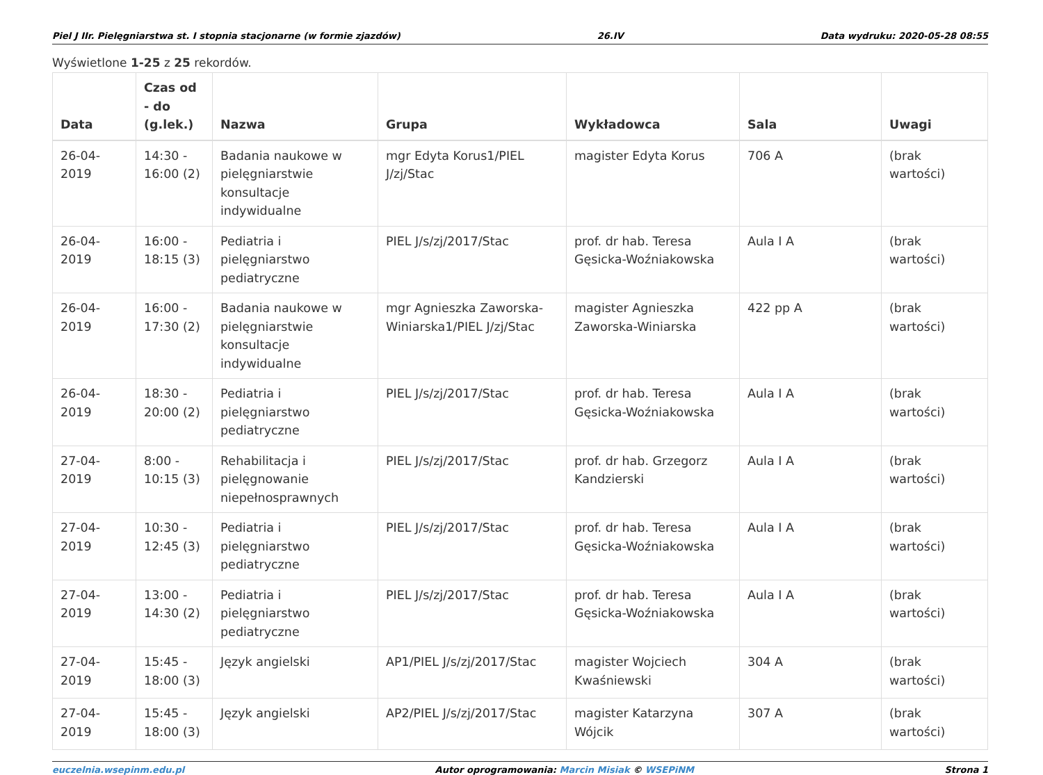Piel J IIr. Pielęgniarstwa st. I stopnia stacjonarne (w formie zjazdów) 26.IV Data wydruku: 2020-05-28 08:55
Wyświetlone 1-25 z 25 rekordów.
| Data | Czas od - do (g.lek.) | Nazwa | Grupa | Wykładowca | Sala | Uwagi |
| --- | --- | --- | --- | --- | --- | --- |
| 26-04-2019 | 14:30 - 16:00 (2) | Badania naukowe w pielęgniarstwie konsultacje indywidualne | mgr Edyta Korus1/PIEL J/zj/Stac | magister Edyta Korus | 706 A | (brak wartości) |
| 26-04-2019 | 16:00 - 18:15 (3) | Pediatria i pielęgniarstwo pediatryczne | PIEL J/s/zj/2017/Stac | prof. dr hab. Teresa Gęsicka-Woźniakowska | Aula I A | (brak wartości) |
| 26-04-2019 | 16:00 - 17:30 (2) | Badania naukowe w pielęgniarstwie konsultacje indywidualne | mgr Agnieszka Zaworska-Winiarska1/PIEL J/zj/Stac | magister Agnieszka Zaworska-Winiarska | 422 pp A | (brak wartości) |
| 26-04-2019 | 18:30 - 20:00 (2) | Pediatria i pielęgniarstwo pediatryczne | PIEL J/s/zj/2017/Stac | prof. dr hab. Teresa Gęsicka-Woźniakowska | Aula I A | (brak wartości) |
| 27-04-2019 | 8:00 - 10:15 (3) | Rehabilitacja i pielęgnowanie niepełnosprawnych | PIEL J/s/zj/2017/Stac | prof. dr hab. Grzegorz Kandzierski | Aula I A | (brak wartości) |
| 27-04-2019 | 10:30 - 12:45 (3) | Pediatria i pielęgniarstwo pediatryczne | PIEL J/s/zj/2017/Stac | prof. dr hab. Teresa Gęsicka-Woźniakowska | Aula I A | (brak wartości) |
| 27-04-2019 | 13:00 - 14:30 (2) | Pediatria i pielęgniarstwo pediatryczne | PIEL J/s/zj/2017/Stac | prof. dr hab. Teresa Gęsicka-Woźniakowska | Aula I A | (brak wartości) |
| 27-04-2019 | 15:45 - 18:00 (3) | Język angielski | AP1/PIEL J/s/zj/2017/Stac | magister Wojciech Kwaśniewski | 304 A | (brak wartości) |
| 27-04-2019 | 15:45 - 18:00 (3) | Język angielski | AP2/PIEL J/s/zj/2017/Stac | magister Katarzyna Wójcik | 307 A | (brak wartości) |
euczelnia.wsepinm.edu.pl Autor oprogramowania: Marcin Misiak © WSEPiNM Strona 1